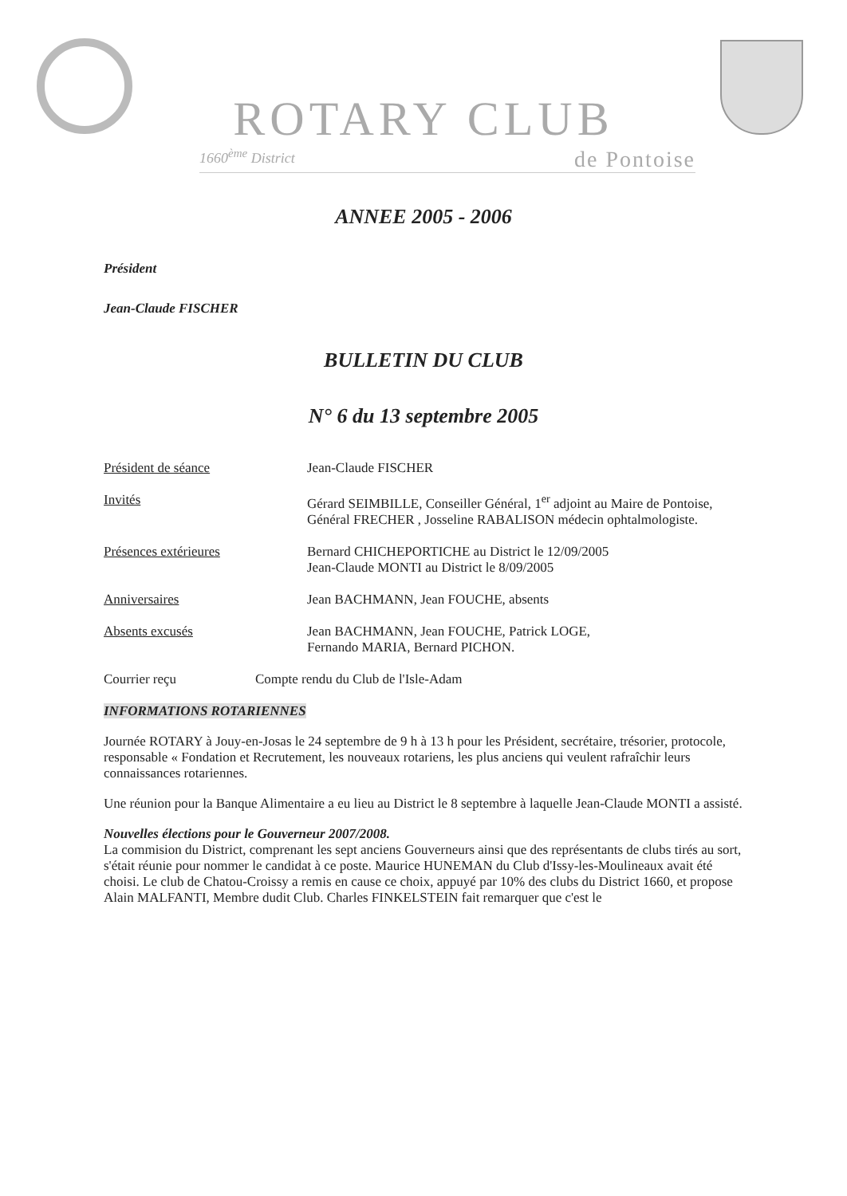ROTARY CLUB
1660<sup>ème</sup> District de Pontoise
ANNEE 2005 - 2006
Président
Jean-Claude FISCHER
BULLETIN DU CLUB
N° 6 du 13 septembre 2005
Président de séance Jean-Claude FISCHER
Invités Gérard SEIMBILLE, Conseiller Général, 1<sup>er</sup> adjoint au Maire de Pontoise, Général FRECHER , Josseline RABALISON médecin ophtalmologiste.
Présences extérieures Bernard CHICHEPORTICHE au District le 12/09/2005
Jean-Claude MONTI au District le 8/09/2005
Anniversaires Jean BACHMANN, Jean FOUCHE, absents
Absents excusés Jean BACHMANN, Jean FOUCHE, Patrick LOGE,
Fernando MARIA, Bernard PICHON.
Courrier reçu Compte rendu du Club de l'Isle-Adam
INFORMATIONS ROTARIENNES
Journée ROTARY à Jouy-en-Josas le 24 septembre de 9 h à 13 h pour les Président, secrétaire, trésorier, protocole, responsable « Fondation et Recrutement, les nouveaux rotariens, les plus anciens qui veulent rafraîchir leurs connaissances rotariennes.
Une réunion pour la Banque Alimentaire a eu lieu au District le 8 septembre à laquelle Jean-Claude MONTI a assisté.
Nouvelles élections pour le Gouverneur 2007/2008.
La commision du District, comprenant les sept anciens Gouverneurs ainsi que des représentants de clubs tirés au sort, s'était réunie pour nommer le candidat à ce poste. Maurice HUNEMAN du Club d'Issy-les-Moulineaux avait été choisi. Le club de Chatou-Croissy a remis en cause ce choix, appuyé par 10% des clubs du District 1660, et propose Alain MALFANTI, Membre dudit Club. Charles FINKELSTEIN fait remarquer que c'est le